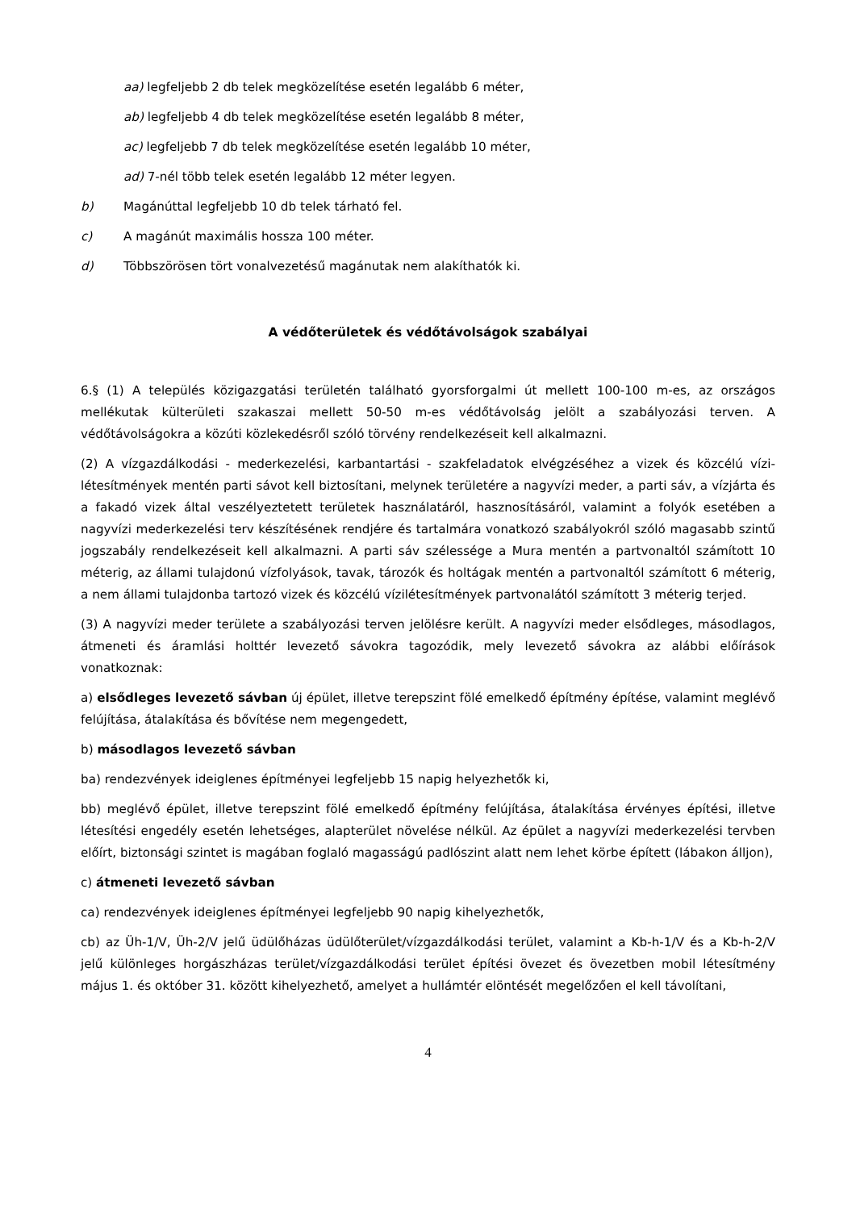aa) legfeljebb 2 db telek megközelítése esetén legalább 6 méter,
ab) legfeljebb 4 db telek megközelítése esetén legalább 8 méter,
ac) legfeljebb 7 db telek megközelítése esetén legalább 10 méter,
ad) 7-nél több telek esetén legalább 12 méter legyen.
b) Magánúttal legfeljebb 10 db telek tárható fel.
c) A magánút maximális hossza 100 méter.
d) Többszörösen tört vonalvezetésű magánutak nem alakíthatók ki.
A védőterületek és védőtávolságok szabályai
6.§ (1) A település közigazgatási területén található gyorsforgalmi út mellett 100-100 m-es, az országos mellékutak külterületi szakaszai mellett 50-50 m-es védőtávolság jelölt a szabályozási terven. A védőtávolságokra a közúti közlekedésről szóló törvény rendelkezéseit kell alkalmazni.
(2) A vízgazdálkodási - mederkezelési, karbantartási - szakfeladatok elvégzéséhez a vizek és közcélú vízi-létesítmények mentén parti sávot kell biztosítani, melynek területére a nagyvízi meder, a parti sáv, a vízjárta és a fakadó vizek által veszélyeztetett területek használatáról, hasznosításáról, valamint a folyók esetében a nagyvízi mederkezelési terv készítésének rendjére és tartalmára vonatkozó szabályokról szóló magasabb szintű jogszabály rendelkezéseit kell alkalmazni. A parti sáv szélessége a Mura mentén a partvonaltól számított 10 méterig, az állami tulajdonú vízfolyások, tavak, tározók és holtágak mentén a partvonaltól számított 6 méterig, a nem állami tulajdonba tartozó vizek és közcélú vízilétesítmények partvonalától számított 3 méterig terjed.
(3) A nagyvízi meder területe a szabályozási terven jelölésre került. A nagyvízi meder elsődleges, másodlagos, átmeneti és áramlási holttér levezető sávokra tagozódik, mely levezető sávokra az alábbi előírások vonatkoznak:
a) elsődleges levezető sávban új épület, illetve terepszint fölé emelkedő építmény építése, valamint meglévő felújítása, átalakítása és bővítése nem megengedett,
b) másodlagos levezető sávban
ba) rendezvények ideiglenes építményei legfeljebb 15 napig helyezhetők ki,
bb) meglévő épület, illetve terepszint fölé emelkedő építmény felújítása, átalakítása érvényes építési, illetve létesítési engedély esetén lehetséges, alapterület növelése nélkül. Az épület a nagyvízi mederkezelési tervben előírt, biztonsági szintet is magában foglaló magasságú padlószint alatt nem lehet körbe épített (lábakon álljon),
c) átmeneti levezető sávban
ca) rendezvények ideiglenes építményei legfeljebb 90 napig kihelyezhetők,
cb) az Üh-1/V, Üh-2/V jelű üdülőházas üdülőterület/vízgazdálkodási terület, valamint a Kb-h-1/V és a Kb-h-2/V jelű különleges horgászházas terület/vízgazdálkodási terület építési övezet és övezetben mobil létesítmény május 1. és október 31. között kihelyezhető, amelyet a hullámtér elöntését megelőzően el kell távolítani,
4